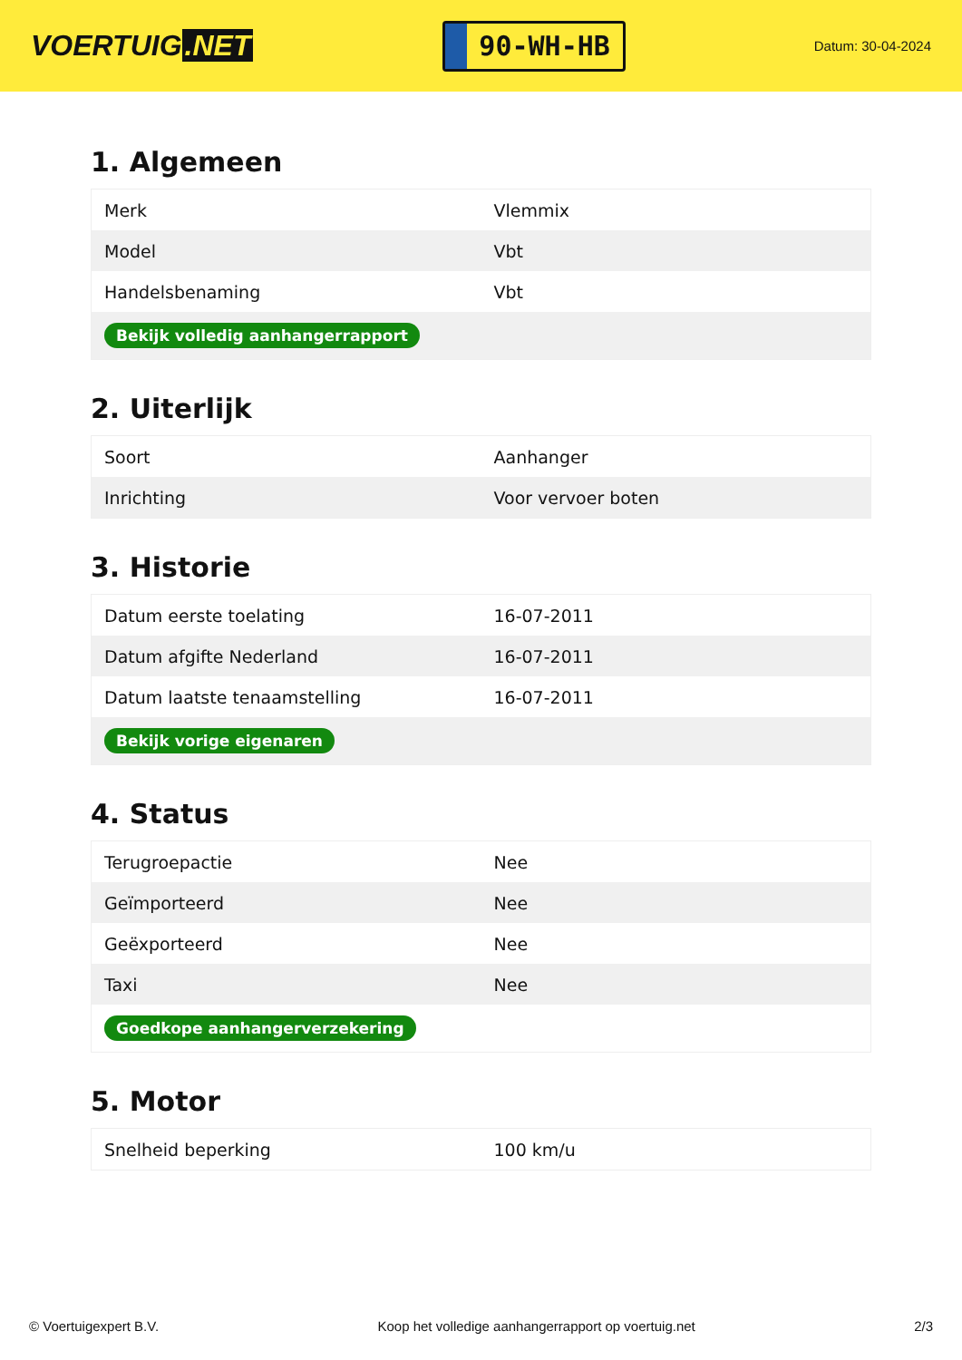VOERTUIG.NET
90-WH-HB
Datum: 30-04-2024
1. Algemeen
| Merk | Vlemmix |
| Model | Vbt |
| Handelsbenaming | Vbt |
| Bekijk volledig aanhangerrapport | |
2. Uiterlijk
| Soort | Aanhanger |
| Inrichting | Voor vervoer boten |
3. Historie
| Datum eerste toelating | 16-07-2011 |
| Datum afgifte Nederland | 16-07-2011 |
| Datum laatste tenaamstelling | 16-07-2011 |
| Bekijk vorige eigenaren | |
4. Status
| Terugroepactie | Nee |
| Geïmporteerd | Nee |
| Geëxporteerd | Nee |
| Taxi | Nee |
| Goedkope aanhangerverzekering | |
5. Motor
| Snelheid beperking | 100 km/u |
© Voertuigexpert B.V. Koop het volledige aanhangerrapport op voertuig.net 2/3